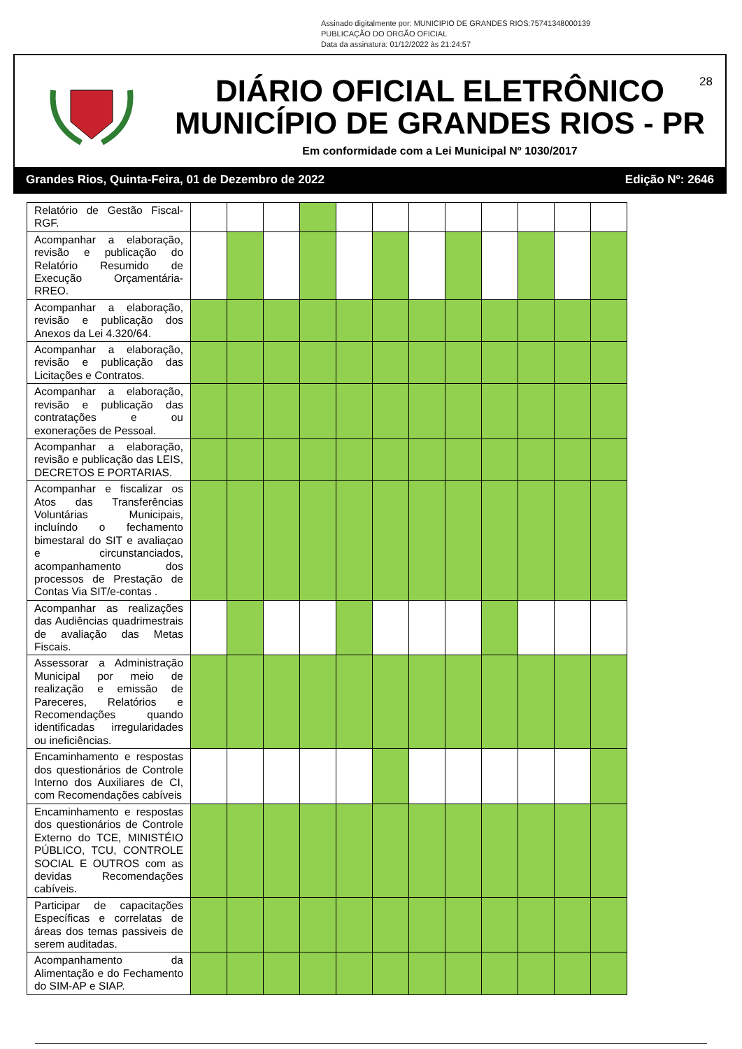Assinado digitalmente por: MUNICIPIO DE GRANDES RIOS:75741348000139
PUBLICAÇÃO DO ORGÃO OFICIAL
Data da assinatura: 01/12/2022 às 21:24:57
28
DIÁRIO OFICIAL ELETRÔNICO
MUNICÍPIO DE GRANDES RIOS - PR
Em conformidade com a Lei Municipal Nº 1030/2017
Grandes Rios, Quinta-Feira, 01 de Dezembro de 2022 Edição Nº: 2646
| Relatório de Gestão Fiscal-RGF. | | | | | | | | | | | | |
| Acompanhar a elaboração, revisão e publicação do Relatório Resumido de Execução Orçamentária-RREO. | | | | | | | | | | | | |
| Acompanhar a elaboração, revisão e publicação dos Anexos da Lei 4.320/64. | | | | | | | | | | | | |
| Acompanhar a elaboração, revisão e publicação das Licitações e Contratos. | | | | | | | | | | | | |
| Acompanhar a elaboração, revisão e publicação das contratações e ou exonerações de Pessoal. | | | | | | | | | | | | |
| Acompanhar a elaboração, revisão e publicação das LEIS, DECRETOS E PORTARIAS. | | | | | | | | | | | | |
| Acompanhar e fiscalizar os Atos das Transferências Voluntárias Municipais, incluíndo o fechamento bimestaral do SIT e avaliaçao e circunstanciados, acompanhamento dos processos de Prestação de Contas Via SIT/e-contas . | | | | | | | | | | | | |
| Acompanhar as realizações das Audiências quadrimestrais de avaliação das Metas Fiscais. | | | | | | | | | | | | |
| Assessorar a Administração Municipal por meio de realização e emissão de Pareceres, Relatórios e Recomendações quando identificadas irregularidades ou ineficiências. | | | | | | | | | | | | |
| Encaminhamento e respostas dos questionários de Controle Interno dos Auxiliares de CI, com Recomendações cabíveis | | | | | | | | | | | | |
| Encaminhamento e respostas dos questionários de Controle Externo do TCE, MINISTÉIO PÚBLICO, TCU, CONTROLE SOCIAL E OUTROS com as devidas Recomendações cabíveis. | | | | | | | | | | | | |
| Participar de capacitações Específicas e correlatas de áreas dos temas passiveis de serem auditadas. | | | | | | | | | | | | |
| Acompanhamento da Alimentação e do Fechamento do SIM-AP e SIAP. | | | | | | | | | | | | |